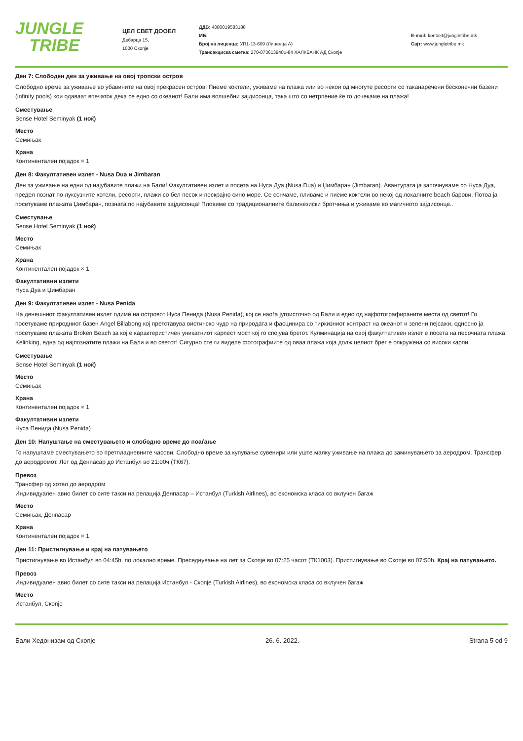JUNGLE
TRIBE
ЦЕЛ СВЕТ ДООЕЛ
Дебарца 15,
1000 Скопје
ДДВ: 4080019583188
МБ:
Број на лиценца: УП1-13-609 (Лиценца А)
Трансакциска сметка: 270-0736139401-84 ХАЛКБАНК АД Скопје
E-mail: kontakt@jungletribe.mk
Сајт: www.jungletribe.mk
Ден 7: Слободен ден за уживање на овој тропски остров
Слободно време за уживање во убавините на овој прекрасен остров! Пиеме коктели, уживаме на плажа или во некои од многуте ресорти со таканаречени бесконечни базени (infinity pools) кои одаваат впечаток дека се едно со океанот! Бали има волшебни зајдисонца, така што со нетрпение ќе го дочекаме на плажа!
Сместување
Sense Hotel Seminyak (1 ноќ)
Место
Семињак
Храна
Континентален појадок × 1
Ден 8: Факултативен излет - Nusa Dua и Jimbaran
Ден за уживање на едни од најубавите плажи на Бали! Факултативен излет и посета на Нуса Дуа (Nusa Dua) и Џимбаран (Jimbaran). Авантурата ја започнуваме со Нуса Дуа, предел познат по луксузните хотели, ресорти, плажи со бел песок и пескрајно сино море. Се сончаме, пливаме и пиеме коктели во некој од локалните beach барови. Потоа ја посетуваме плажата Џимбаран, позната по најубавите зајдисонца! Пловиме со традиционалните балинезиски бротчиња и уживаме во магичното зајдисонце..
Сместување
Sense Hotel Seminyak (1 ноќ)
Место
Семињак
Храна
Континентален појадок × 1
Факултативни излети
Нуса Дуа и Џимбаран
Ден 9: Факултативен излет - Nusa Penida
На денешниот факултативен излет одиме на островот Нуса Пенида (Nusa Penida), кој се наоѓа југоисточно од Бали и едно од најфотографираните места од светот! Го посетуваме природниот базен Angel Billabong кој претставува вистинско чудо на природата и фасцинира со тиркизниот контраст на океанот и зелени пејсажи, односно ја посетуваме плажата Broken Beach за кој е карактеристичен уникатниот карпест мост кој го спојува брегот. Кулминација на овој факултативен излет е посета на песочната плажа Kelinking, една од најпознатите плажи на Бали и во светот! Сигурно сте ги виделе фотографиите од оваа плажа која долж целиот брег е опкружена со високи карпи.
Сместување
Sense Hotel Seminyak (1 ноќ)
Место
Семињак
Храна
Континентален појадок × 1
Факултативни излети
Нуса Пенида (Nusa Penida)
Ден 10: Напуштање на сместувањето и слободно време до поаѓање
Го напуштаме сместувањето во претпладневните часови. Слободно време за купување сувенири или уште малку уживање на плажа до заминувањето за аеродром. Трансфер до аеродромот. Лет од Денпасар до Истанбул во 21:00ч (ТК67).
Превоз
Трансфер од хотел до аеродром
Индивидуален авио билет со сите такси на релација Денпасар – Истанбул (Turkish Airlines), во економска класа со вклучен багаж
Место
Семињак, Денпасар
Храна
Континентален појадок × 1
Ден 11: Пристигнување и крај на патувањето
Пристигнување во Истанбул во 04:45h. по локално време. Преседнување на лет за Скопје во 07:25 часот (ТК1003). Пристигнување во Скопје во 07:50h. Крај на патувањето.
Превоз
Индивидуален авио билет со сите такси на релација Истанбул - Скопје (Turkish Airlines), во економска класа со вклучен багаж
Место
Истанбул, Скопје
Бали Хедонизам од Скопје 26. 6. 2022. Strana 5 od 9